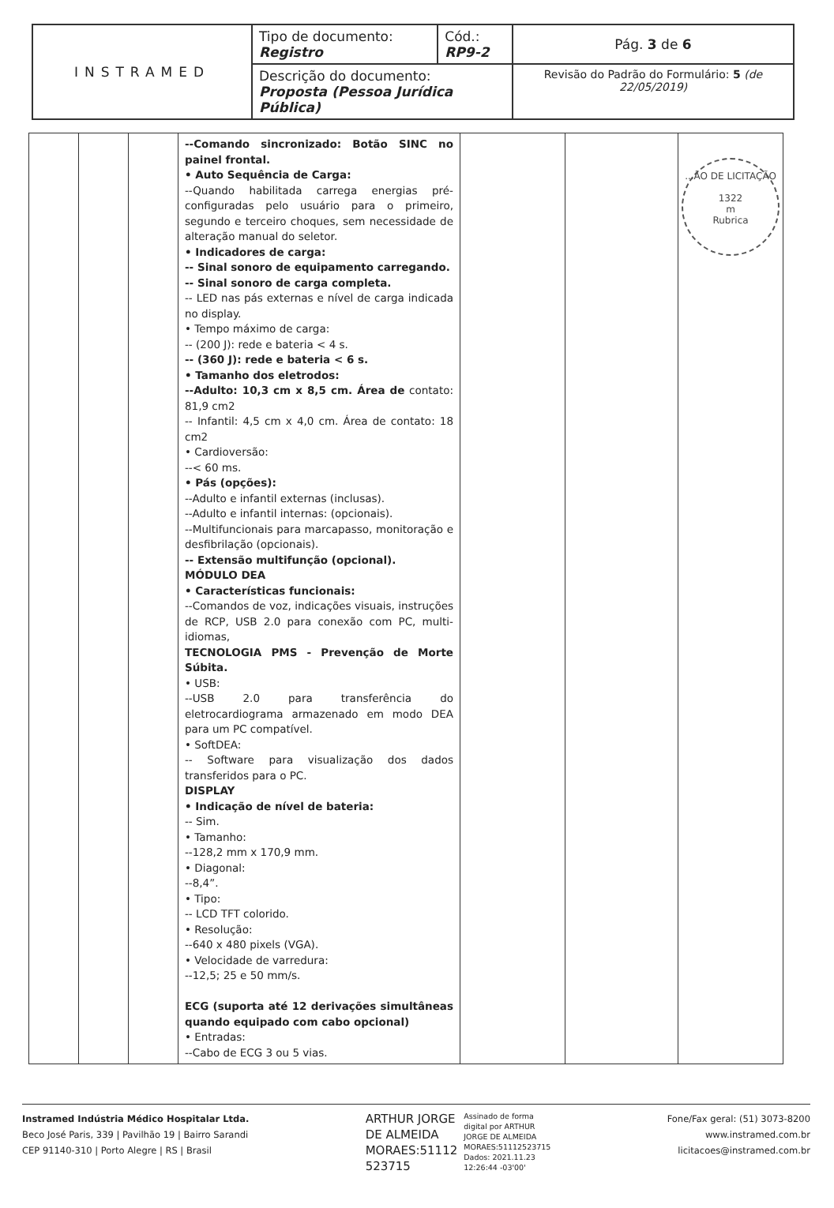| INSTRAMED | Tipo de documento: Registro | Cód.: RP9-2 | Pág. 3 de 6 |
| | Descrição do documento: Proposta (Pessoa Jurídica Pública) | | Revisão do Padrão do Formulário: 5 (de 22/05/2019) |
| | | | --Comando sincronizado: Botão SINC no painel frontal. • Auto Sequência de Carga: --Quando habilitada carrega energias pré-configuradas pelo usuário para o primeiro, segundo e terceiro choques, sem necessidade de alteração manual do seletor. • Indicadores de carga: -- Sinal sonoro de equipamento carregando. -- Sinal sonoro de carga completa. -- LED nas pás externas e nível de carga indicada no display. • Tempo máximo de carga: -- (200 J): rede e bateria < 4 s. -- (360 J): rede e bateria < 6 s. • Tamanho dos eletrodos: --Adulto: 10,3 cm x 8,5 cm. Área de contato: 81,9 cm2 -- Infantil: 4,5 cm x 4,0 cm. Área de contato: 18 cm2 • Cardioversão: --< 60 ms. • Pás (opções): --Adulto e infantil externas (inclusas). --Adulto e infantil internas: (opcionais). --Multifuncionais para marcapasso, monitoração e desfibrilação (opcionais). -- Extensão multifunção (opcional). MÓDULO DEA • Características funcionais: --Comandos de voz, indicações visuais, instruções de RCP, USB 2.0 para conexão com PC, multi-idiomas, TECNOLOGIA PMS - Prevenção de Morte Súbita. • USB: --USB 2.0 para transferência do eletrocardiograma armazenado em modo DEA para um PC compatível. • SoftDEA: -- Software para visualização dos dados transferidos para o PC. DISPLAY • Indicação de nível de bateria: -- Sim. • Tamanho: --128,2 mm x 170,9 mm. • Diagonal: --8,4”. • Tipo: -- LCD TFT colorido. • Resolução: --640 x 480 pixels (VGA). • Velocidade de varredura: --12,5; 25 e 50 mm/s. ECG (suporta até 12 derivações simultâneas quando equipado com cabo opcional) • Entradas: --Cabo de ECG 3 ou 5 vias. | | | ...ÃO DE LICITAÇÃO 1322 m Rubrica |
Instramed Indústria Médico Hospitalar Ltda.
Beco José Paris, 339 | Pavilhão 19 | Bairro Sarandi
CEP 91140-310 | Porto Alegre | RS | Brasil
ARTHUR JORGE
DE ALMEIDA
MORAES:51112
523715
Assinado de forma
digital por ARTHUR
JORGE DE ALMEIDA
MORAES:51112523715
Dados: 2021.11.23
12:26:44 -03'00'
Fone/Fax geral: (51) 3073-8200
www.instramed.com.br
licitacoes@instramed.com.br